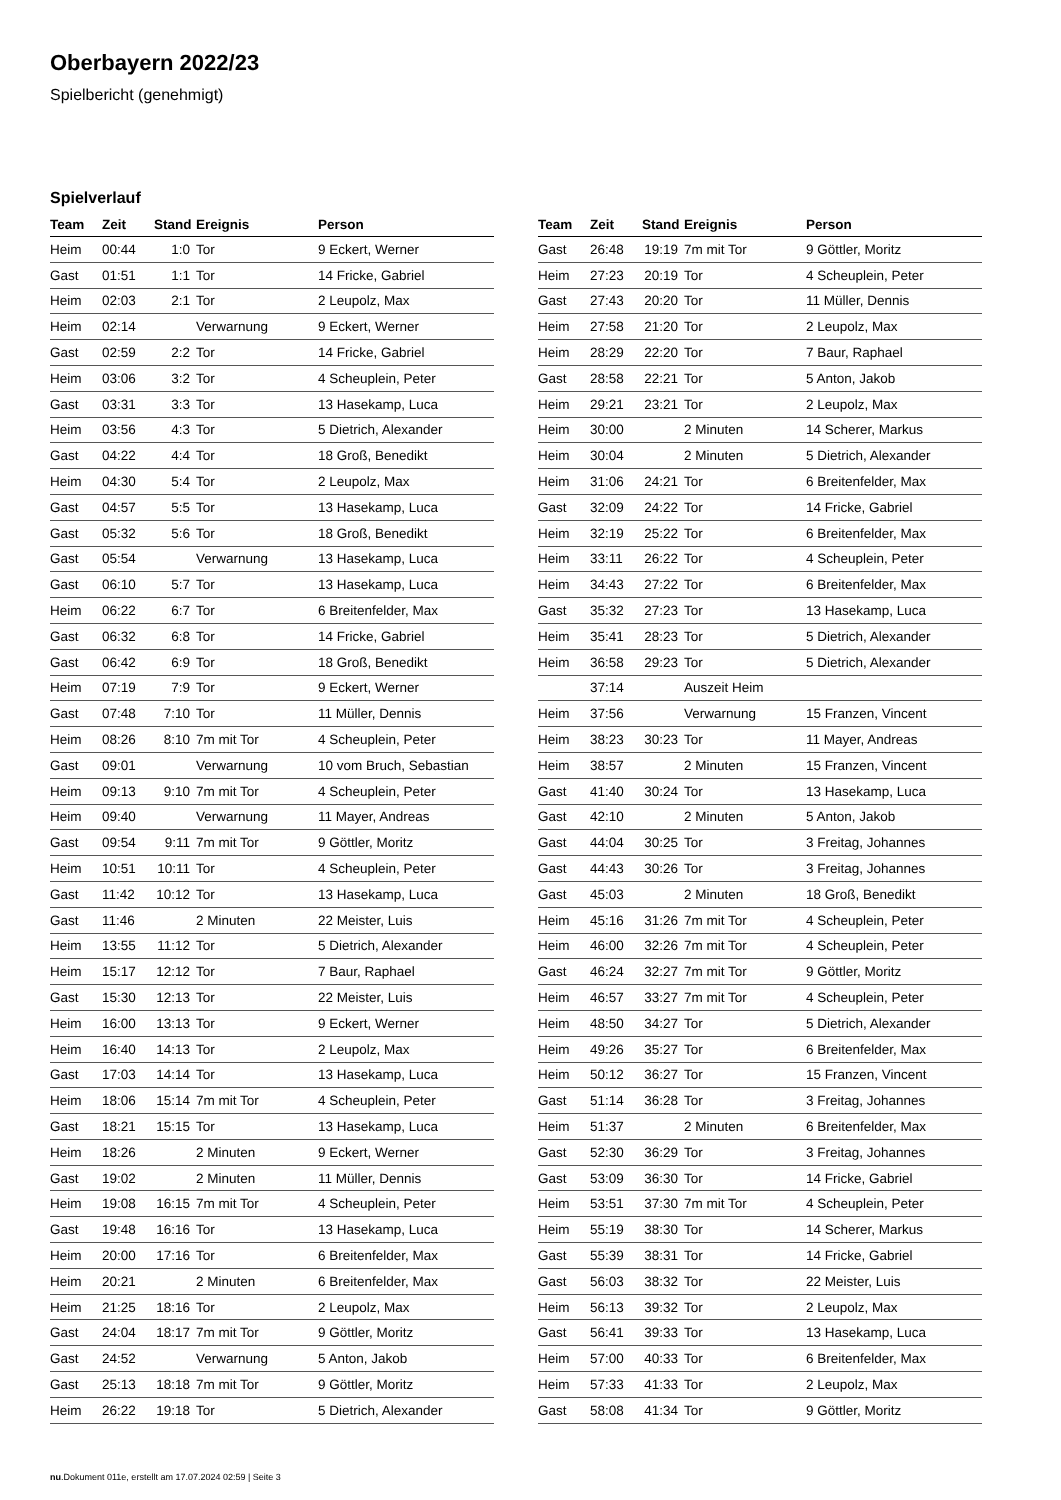Oberbayern 2022/23
Spielbericht (genehmigt)
Spielverlauf
| Team | Zeit | Stand | Ereignis | Person |
| --- | --- | --- | --- | --- |
| Heim | 00:44 | 1:0 | Tor | 9 Eckert, Werner |
| Gast | 01:51 | 1:1 | Tor | 14 Fricke, Gabriel |
| Heim | 02:03 | 2:1 | Tor | 2 Leupolz, Max |
| Heim | 02:14 | | Verwarnung | 9 Eckert, Werner |
| Gast | 02:59 | 2:2 | Tor | 14 Fricke, Gabriel |
| Heim | 03:06 | 3:2 | Tor | 4 Scheuplein, Peter |
| Gast | 03:31 | 3:3 | Tor | 13 Hasekamp, Luca |
| Heim | 03:56 | 4:3 | Tor | 5 Dietrich, Alexander |
| Gast | 04:22 | 4:4 | Tor | 18 Groß, Benedikt |
| Heim | 04:30 | 5:4 | Tor | 2 Leupolz, Max |
| Gast | 04:57 | 5:5 | Tor | 13 Hasekamp, Luca |
| Gast | 05:32 | 5:6 | Tor | 18 Groß, Benedikt |
| Gast | 05:54 | | Verwarnung | 13 Hasekamp, Luca |
| Gast | 06:10 | 5:7 | Tor | 13 Hasekamp, Luca |
| Heim | 06:22 | 6:7 | Tor | 6 Breitenfelder, Max |
| Gast | 06:32 | 6:8 | Tor | 14 Fricke, Gabriel |
| Gast | 06:42 | 6:9 | Tor | 18 Groß, Benedikt |
| Heim | 07:19 | 7:9 | Tor | 9 Eckert, Werner |
| Gast | 07:48 | 7:10 | Tor | 11 Müller, Dennis |
| Heim | 08:26 | 8:10 | 7m mit Tor | 4 Scheuplein, Peter |
| Gast | 09:01 | | Verwarnung | 10 vom Bruch, Sebastian |
| Heim | 09:13 | 9:10 | 7m mit Tor | 4 Scheuplein, Peter |
| Heim | 09:40 | | Verwarnung | 11 Mayer, Andreas |
| Gast | 09:54 | 9:11 | 7m mit Tor | 9 Göttler, Moritz |
| Heim | 10:51 | 10:11 | Tor | 4 Scheuplein, Peter |
| Gast | 11:42 | 10:12 | Tor | 13 Hasekamp, Luca |
| Gast | 11:46 | | 2 Minuten | 22 Meister, Luis |
| Heim | 13:55 | 11:12 | Tor | 5 Dietrich, Alexander |
| Heim | 15:17 | 12:12 | Tor | 7 Baur, Raphael |
| Gast | 15:30 | 12:13 | Tor | 22 Meister, Luis |
| Heim | 16:00 | 13:13 | Tor | 9 Eckert, Werner |
| Heim | 16:40 | 14:13 | Tor | 2 Leupolz, Max |
| Gast | 17:03 | 14:14 | Tor | 13 Hasekamp, Luca |
| Heim | 18:06 | 15:14 | 7m mit Tor | 4 Scheuplein, Peter |
| Gast | 18:21 | 15:15 | Tor | 13 Hasekamp, Luca |
| Heim | 18:26 | | 2 Minuten | 9 Eckert, Werner |
| Gast | 19:02 | | 2 Minuten | 11 Müller, Dennis |
| Heim | 19:08 | 16:15 | 7m mit Tor | 4 Scheuplein, Peter |
| Gast | 19:48 | 16:16 | Tor | 13 Hasekamp, Luca |
| Heim | 20:00 | 17:16 | Tor | 6 Breitenfelder, Max |
| Heim | 20:21 | | 2 Minuten | 6 Breitenfelder, Max |
| Heim | 21:25 | 18:16 | Tor | 2 Leupolz, Max |
| Gast | 24:04 | 18:17 | 7m mit Tor | 9 Göttler, Moritz |
| Gast | 24:52 | | Verwarnung | 5 Anton, Jakob |
| Gast | 25:13 | 18:18 | 7m mit Tor | 9 Göttler, Moritz |
| Heim | 26:22 | 19:18 | Tor | 5 Dietrich, Alexander |
| Team | Zeit | Stand | Ereignis | Person |
| --- | --- | --- | --- | --- |
| Gast | 26:48 | 19:19 | 7m mit Tor | 9 Göttler, Moritz |
| Heim | 27:23 | 20:19 | Tor | 4 Scheuplein, Peter |
| Gast | 27:43 | 20:20 | Tor | 11 Müller, Dennis |
| Heim | 27:58 | 21:20 | Tor | 2 Leupolz, Max |
| Heim | 28:29 | 22:20 | Tor | 7 Baur, Raphael |
| Gast | 28:58 | 22:21 | Tor | 5 Anton, Jakob |
| Heim | 29:21 | 23:21 | Tor | 2 Leupolz, Max |
| Heim | 30:00 | | 2 Minuten | 14 Scherer, Markus |
| Heim | 30:04 | | 2 Minuten | 5 Dietrich, Alexander |
| Heim | 31:06 | 24:21 | Tor | 6 Breitenfelder, Max |
| Gast | 32:09 | 24:22 | Tor | 14 Fricke, Gabriel |
| Heim | 32:19 | 25:22 | Tor | 6 Breitenfelder, Max |
| Heim | 33:11 | 26:22 | Tor | 4 Scheuplein, Peter |
| Heim | 34:43 | 27:22 | Tor | 6 Breitenfelder, Max |
| Gast | 35:32 | 27:23 | Tor | 13 Hasekamp, Luca |
| Heim | 35:41 | 28:23 | Tor | 5 Dietrich, Alexander |
| Heim | 36:58 | 29:23 | Tor | 5 Dietrich, Alexander |
| | 37:14 | | Auszeit Heim | |
| Heim | 37:56 | | Verwarnung | 15 Franzen, Vincent |
| Heim | 38:23 | 30:23 | Tor | 11 Mayer, Andreas |
| Heim | 38:57 | | 2 Minuten | 15 Franzen, Vincent |
| Gast | 41:40 | 30:24 | Tor | 13 Hasekamp, Luca |
| Gast | 42:10 | | 2 Minuten | 5 Anton, Jakob |
| Gast | 44:04 | 30:25 | Tor | 3 Freitag, Johannes |
| Gast | 44:43 | 30:26 | Tor | 3 Freitag, Johannes |
| Gast | 45:03 | | 2 Minuten | 18 Groß, Benedikt |
| Heim | 45:16 | 31:26 | 7m mit Tor | 4 Scheuplein, Peter |
| Heim | 46:00 | 32:26 | 7m mit Tor | 4 Scheuplein, Peter |
| Gast | 46:24 | 32:27 | 7m mit Tor | 9 Göttler, Moritz |
| Heim | 46:57 | 33:27 | 7m mit Tor | 4 Scheuplein, Peter |
| Heim | 48:50 | 34:27 | Tor | 5 Dietrich, Alexander |
| Heim | 49:26 | 35:27 | Tor | 6 Breitenfelder, Max |
| Heim | 50:12 | 36:27 | Tor | 15 Franzen, Vincent |
| Gast | 51:14 | 36:28 | Tor | 3 Freitag, Johannes |
| Heim | 51:37 | | 2 Minuten | 6 Breitenfelder, Max |
| Gast | 52:30 | 36:29 | Tor | 3 Freitag, Johannes |
| Gast | 53:09 | 36:30 | Tor | 14 Fricke, Gabriel |
| Heim | 53:51 | 37:30 | 7m mit Tor | 4 Scheuplein, Peter |
| Heim | 55:19 | 38:30 | Tor | 14 Scherer, Markus |
| Gast | 55:39 | 38:31 | Tor | 14 Fricke, Gabriel |
| Gast | 56:03 | 38:32 | Tor | 22 Meister, Luis |
| Heim | 56:13 | 39:32 | Tor | 2 Leupolz, Max |
| Gast | 56:41 | 39:33 | Tor | 13 Hasekamp, Luca |
| Heim | 57:00 | 40:33 | Tor | 6 Breitenfelder, Max |
| Heim | 57:33 | 41:33 | Tor | 2 Leupolz, Max |
| Gast | 58:08 | 41:34 | Tor | 9 Göttler, Moritz |
nu.Dokument 011e, erstellt am 17.07.2024 02:59 | Seite 3